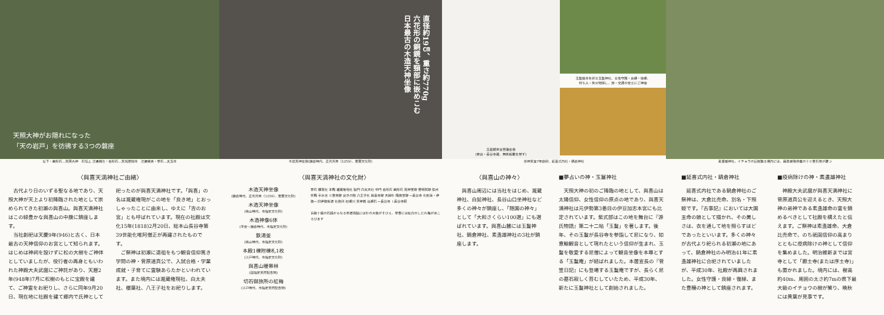天照大神がお隠れになった
「天の岩戸」を彷彿する3つの磐座
直径約19㎝、重さ約770g
六花形の銅鏡を頸部に嵌めこむ
日本最古の木造天神坐像
玉葛観世音菩薩坐像
(奈良・長谷寺蔵、無断転載を禁ず)
玉鬘姫命を祀る玉鬘神社。女性守護・良縁・復縁、
待ち人・失せ物探し、旅・交通の安全にご神徳
右下・鵜形石…天照大神　石垣上 注連縄左・沓形石…天児屋根命　注連縄奥・掌石…太玉命 木造天神坐像(鎌倉時代、正元元年〈1259〉、重要文化財) 崇神天皇7年創祀、延喜式内社・鍋倉神社 素盞雄神社。イチョウの巨樹繁る境内には、藤原家隆供養の十三重石塔が建つ
〈與喜天満神社ご由緒〉
古代より日のいずる聖なる地であり、天照大神が天上より初降臨された地として崇められてきた初瀬の與喜山。與喜天満神社はこの緑豊かな與喜山の中腹に鎮座します。
当社創祀は天慶9年(946)と古く、日本最古の天神信仰のお宮として知られます。はじめは神祠を設けずに松の大樹をご神体としていましたが、役行者の再身ともいわれた神殿大夫武麿にご神託があり、天暦2年(948年)7月に松樹のもとに宝殿を建て、ご神霊をお祀りし、さらに同年9月20日、現在地に社殿を建て郷内で氏神として祀ったのが與喜天満神社です。「與喜」の名は瀧蔵権現がこの地を「良き地」とおっしゃったことに由来し、ゆえに「吉のお宮」とも呼ばれています。現在の社殿は文化15年(1818)2月20日、総本山長谷寺第39世能化唯阿僧正が再建されたものです。
ご祭神は初瀬に遠祖をもつ観音信仰篤き学問の神・菅原道真公で、入試合格・学業成就・子育てに霊験あらたかといわれています。また境内には瀧蔵権現社、白太夫社、櫻葉社、八王子社をお祀りします。
〈與喜天満神社の文化財〉
木造天神坐像
(鎌倉時代、正元元年〈1259〉、重要文化財)
木造天神坐像
(桃山時代、市指定文化財)
木造神像6体
(平安〜鎌倉時代、市指定文化財)
鉄湯釜
(桃山時代、市指定文化財)
本殿1棟附棟札1枚
(江戸時代、市指定文化財)
與喜山暖帯林
(国指定天然記念物)
切石御旅所の紅梅
(江戸時代、市指定天然記念物)
掌石 櫻葉社 本殿 瀧蔵権現社 脇門 白太夫社 中門 沓形石 鵜形石 荒神堂跡 菅明院跡 狛犬 拝殿 手水舎 三重塔跡 良きの階 八王子社 與喜寺跡 夫婦杉 隅夜堂跡 ←長谷寺 化粧坂・伊勢→ 旧伊勢街道 社務所 初瀬川 天神橋 泊瀬石 ←長谷寺 ↓長谷寺駅
百数十段の石段からなる参道両脇には杉の大樹がそびえ、早春には紅白のしだれ梅がほころびます
〈與喜山の神々〉
與喜山周辺には当社をはじめ、瀧蔵神社、白髭神社、長谷山口坐神社など多くの神々が鎮座し、「隠国の神々」として「大和さくらい100選」にも選ばれています。與喜山麓には玉鬘神社、鍋倉神社、素盞雄神社の3社が鎮座します。
■夢占いの神・玉鬘神社
天照大神の初のご降臨の地として、與喜山は太陽信仰、女性信仰の原点の地であり、與喜天満神社は元伊勢第3番目の伊豆加志本宮にも比定されています。紫式部はこの地を舞台に『源氏物語』第二十二帖「玉鬘」を著します。後年、その玉鬘が長谷寺を参詣して尼になり、如意輪観音として現れたという信仰が生まれ、玉鬘を敬愛する尼僧によって観音坐像を本尊とする「玉鬘庵」が結ばれました。本居宣長の『菅笠日記』にも登場する玉鬘庵ですが、長らく尼の墓石寂しく苔むしていたため、平成30年、新たに玉鬘神社として創始されました。
■延喜式内社・鍋倉神社
延喜式内社である鍋倉神社のご祭神は、大倉比売命、別名・下照姫です。『古事記』においては大国主命の娘として描かれ、その美しさは、衣を通して地を照らすほどであったといいます。多くの神々が古代より祀られる初瀬の地にあって、鍋倉神社のみ明治41年に素盞雄神社に合祀されていましたが、平成30年、社殿が再興されました。女性守護・良縁・復縁、また豊穣の神として鎮座されます。
■疫病除けの神・素盞雄神社
神殿大夫武麿が與喜天満神社に菅原道真公を迎えるとき、天照大神の弟神である素盞雄命の霊を鎮めるべきとして社殿を構えたと伝えます。ご祭神は素盞雄命、大倉比売命で、のち祇園信仰の高まりとともに疫病除けの神として信仰を集めました。明治維新までは宮寺として「廊土寺(または序土寺)」も置かれました。境内には、樹高約40m、周囲の太さ約7mの県下最大級のイチョウの樹が繁り、晩秋には黄葉が見事です。